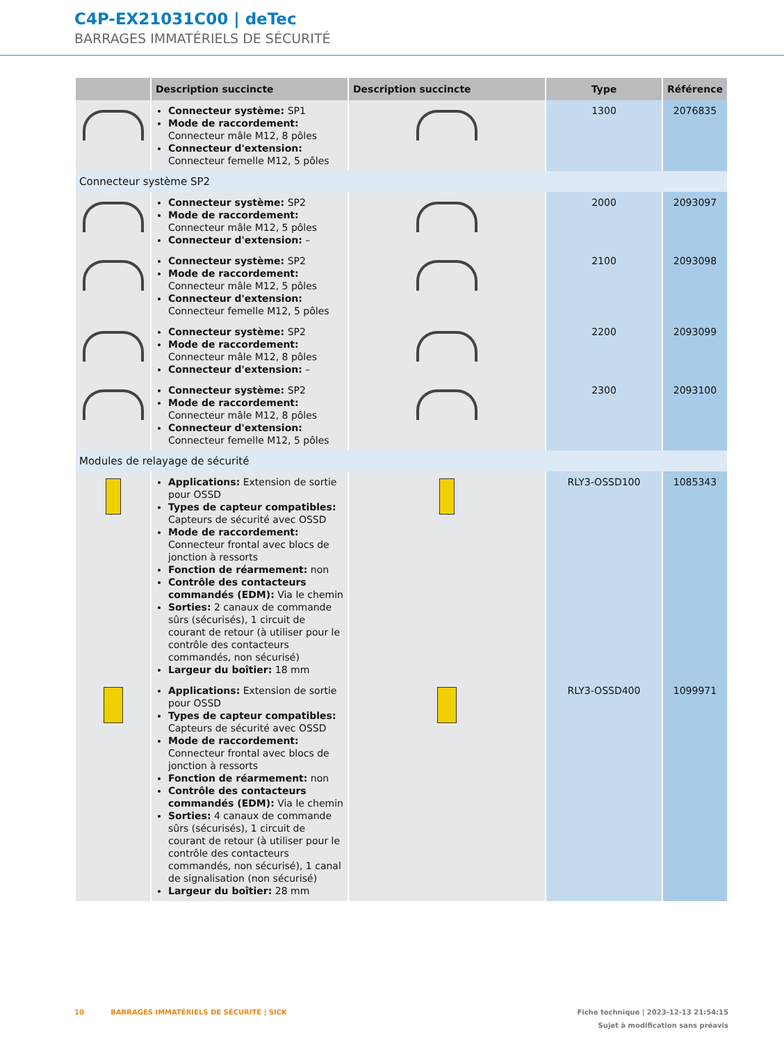C4P-EX21031C00 | deTec
BARRAGES IMMATÉRIELS DE SÉCURITÉ
| | Description succincte | Description succincte | Type | Référence |
| --- | --- | --- | --- | --- |
| | Connecteur système: SP1 Mode de raccordement: Connecteur mâle M12, 8 pôles Connecteur d'extension: Connecteur femelle M12, 5 pôles | | 1300 | 2076835 |
| Connecteur système SP2 | | | | |
| | Connecteur système: SP2 Mode de raccordement: Connecteur mâle M12, 5 pôles Connecteur d'extension: – | | 2000 | 2093097 |
| | Connecteur système: SP2 Mode de raccordement: Connecteur mâle M12, 5 pôles Connecteur d'extension: Connecteur femelle M12, 5 pôles | | 2100 | 2093098 |
| | Connecteur système: SP2 Mode de raccordement: Connecteur mâle M12, 8 pôles Connecteur d'extension: – | | 2200 | 2093099 |
| | Connecteur système: SP2 Mode de raccordement: Connecteur mâle M12, 8 pôles Connecteur d'extension: Connecteur femelle M12, 5 pôles | | 2300 | 2093100 |
| Modules de relayage de sécurité | | | | |
| | Applications: Extension de sortie pour OSSD Types de capteur compatibles: Cap­teurs de sécurité avec OSSD Mode de raccordement: Connecteur frontal avec blocs de jonction à res­sorts Fonction de réarmement: non Contrôle des contacteurs commandés (EDM): Via le chemin Sorties: 2 canaux de commande sûrs (sécurisés), 1 circuit de courant de retour (à utiliser pour le contrôle des contacteurs commandés, non sécurisé) Largeur du boîtier: 18 mm | | RLY3-OSSD100 | 1085343 |
| | Applications: Extension de sortie pour OSSD Types de capteur compatibles: Cap­teurs de sécurité avec OSSD Mode de raccordement: Connecteur frontal avec blocs de jonction à res­sorts Fonction de réarmement: non Contrôle des contacteurs commandés (EDM): Via le chemin Sorties: 4 canaux de commande sûrs (sécurisés), 1 circuit de courant de retour (à utiliser pour le contrôle des contacteurs commandés, non sécuri­sé), 1 canal de signalisation (non sécu­risé) Largeur du boîtier: 28 mm | | RLY3-OSSD400 | 1099971 |
10 BARRAGES IMMATÉRIELS DE SÉCURITÉ | SICK Fiche technique | 2023-12-13 21:54:15
Sujet à modification sans préavis